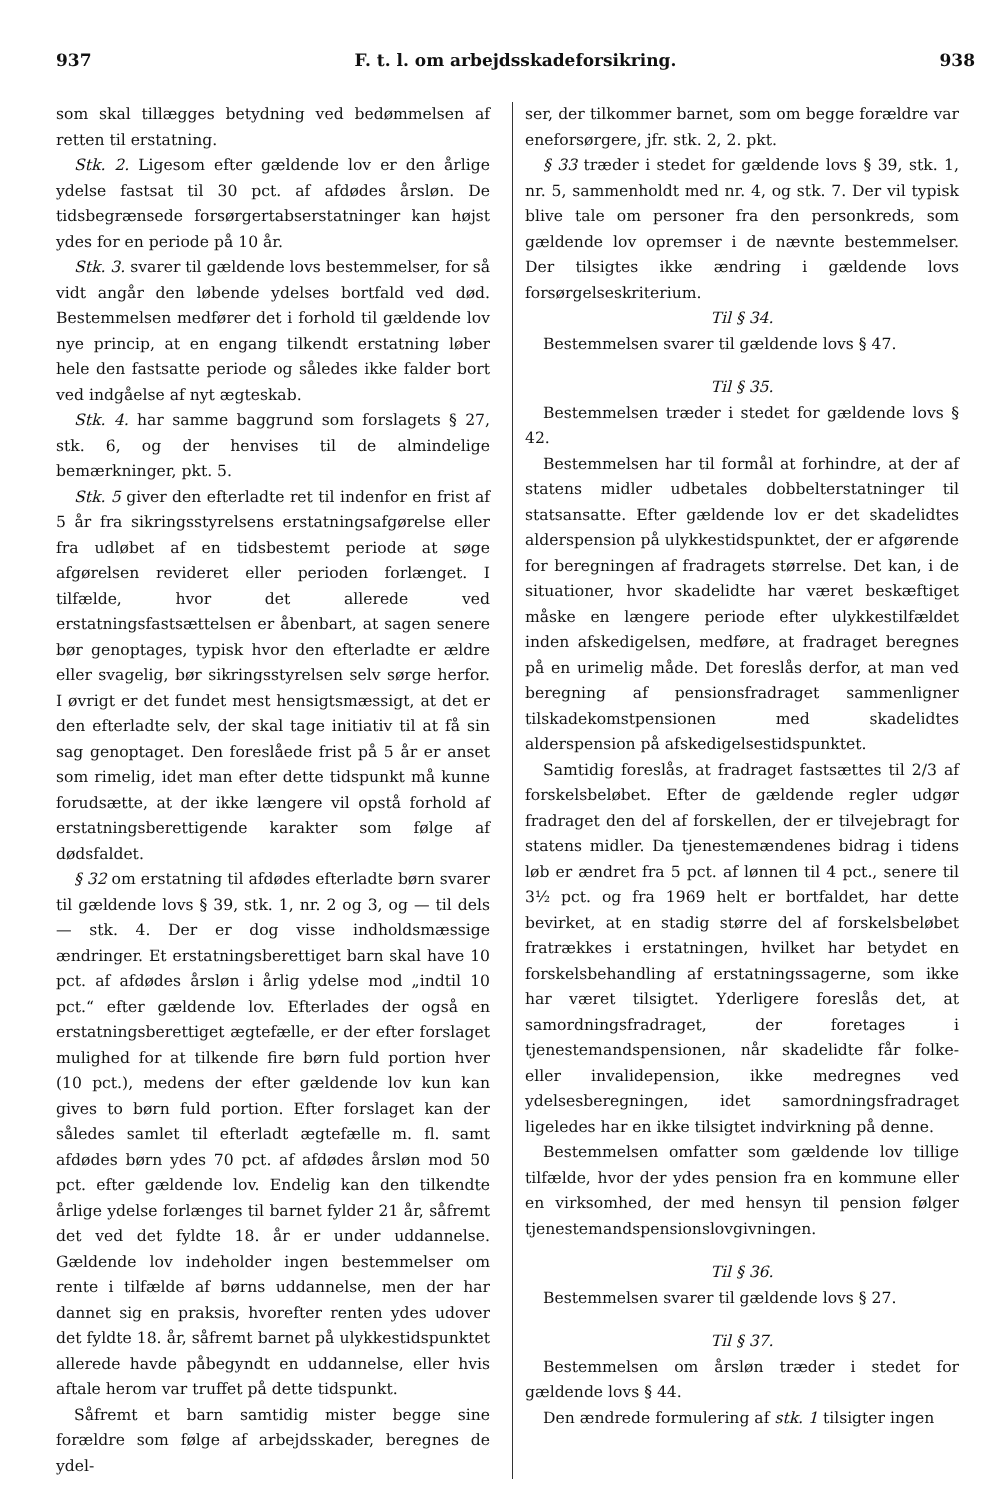937 F. t. l. om arbejdsskadeforsikring. 938
som skal tillægges betydning ved bedømmelsen af retten til erstatning.
Stk. 2. Ligesom efter gældende lov er den årlige ydelse fastsat til 30 pct. af afdødes årsløn. De tidsbegrænsede forsørgertabserstatninger kan højst ydes for en periode på 10 år.
Stk. 3. svarer til gældende lovs bestemmelser, for så vidt angår den løbende ydelses bortfald ved død. Bestemmelsen medfører det i forhold til gældende lov nye princip, at en engang tilkendt erstatning løber hele den fastsatte periode og således ikke falder bort ved indgåelse af nyt ægteskab.
Stk. 4. har samme baggrund som forslagets § 27, stk. 6, og der henvises til de almindelige bemærkninger, pkt. 5.
Stk. 5 giver den efterladte ret til indenfor en frist af 5 år fra sikringsstyrelsens erstatningsafgørelse eller fra udløbet af en tidsbestemt periode at søge afgørelsen revideret eller perioden forlænget. I tilfælde, hvor det allerede ved erstatningsfastsættelsen er åbenbart, at sagen senere bør genoptages, typisk hvor den efterladte er ældre eller svagelig, bør sikringsstyrelsen selv sørge herfor. I øvrigt er det fundet mest hensigtsmæssigt, at det er den efterladte selv, der skal tage initiativ til at få sin sag genoptaget. Den foreslåede frist på 5 år er anset som rimelig, idet man efter dette tidspunkt må kunne forudsætte, at der ikke længere vil opstå forhold af erstatningsberettigende karakter som følge af dødsfaldet.
§ 32 om erstatning til afdødes efterladte børn svarer til gældende lovs § 39, stk. 1, nr. 2 og 3, og — til dels — stk. 4. Der er dog visse indholdsmæssige ændringer. Et erstatningsberettiget barn skal have 10 pct. af afdødes årsløn i årlig ydelse mod „indtil 10 pct.“ efter gældende lov. Efterlades der også en erstatningsberettiget ægtefælle, er der efter forslaget mulighed for at tilkende fire børn fuld portion hver (10 pct.), medens der efter gældende lov kun kan gives to børn fuld portion. Efter forslaget kan der således samlet til efterladt ægtefælle m. fl. samt afdødes børn ydes 70 pct. af afdødes årsløn mod 50 pct. efter gældende lov. Endelig kan den tilkendte årlige ydelse forlænges til barnet fylder 21 år, såfremt det ved det fyldte 18. år er under uddannelse. Gældende lov indeholder ingen bestemmelser om rente i tilfælde af børns uddannelse, men der har dannet sig en praksis, hvorefter renten ydes udover det fyldte 18. år, såfremt barnet på ulykkestidspunktet allerede havde påbegyndt en uddannelse, eller hvis aftale herom var truffet på dette tidspunkt.
Såfremt et barn samtidig mister begge sine forældre som følge af arbejdsskader, beregnes de ydel-
ser, der tilkommer barnet, som om begge forældre var eneforsørgere, jfr. stk. 2, 2. pkt.
§ 33 træder i stedet for gældende lovs § 39, stk. 1, nr. 5, sammenholdt med nr. 4, og stk. 7. Der vil typisk blive tale om personer fra den personkreds, som gældende lov opremser i de nævnte bestemmelser. Der tilsigtes ikke ændring i gældende lovs forsørgelseskriterium.
Til § 34.
Bestemmelsen svarer til gældende lovs § 47.
Til § 35.
Bestemmelsen træder i stedet for gældende lovs § 42.
Bestemmelsen har til formål at forhindre, at der af statens midler udbetales dobbelterstatninger til statsansatte. Efter gældende lov er det skadelidtes alderspension på ulykkestidspunktet, der er afgørende for beregningen af fradragets størrelse. Det kan, i de situationer, hvor skadelidte har været beskæftiget måske en længere periode efter ulykkestilfældet inden afskedigelsen, medføre, at fradraget beregnes på en urimelig måde. Det foreslås derfor, at man ved beregning af pensionsfradraget sammenligner tilskadekomstpensionen med skadelidtes alderspension på afskedigelsestidspunktet.
Samtidig foreslås, at fradraget fastsættes til 2/3 af forskelsbeløbet. Efter de gældende regler udgør fradraget den del af forskellen, der er tilvejebragt for statens midler. Da tjenestemændenes bidrag i tidens løb er ændret fra 5 pct. af lønnen til 4 pct., senere til 3½ pct. og fra 1969 helt er bortfaldet, har dette bevirket, at en stadig større del af forskelsbeløbet fratrækkes i erstatningen, hvilket har betydet en forskelsbehandling af erstatningssagerne, som ikke har været tilsigtet. Yderligere foreslås det, at samordningsfradraget, der foretages i tjenestemandspensionen, når skadelidte får folke- eller invalidepension, ikke medregnes ved ydelsesberegningen, idet samordningsfradraget ligeledes har en ikke tilsigtet indvirkning på denne.
Bestemmelsen omfatter som gældende lov tillige tilfælde, hvor der ydes pension fra en kommune eller en virksomhed, der med hensyn til pension følger tjenestemandspensionslovgivningen.
Til § 36.
Bestemmelsen svarer til gældende lovs § 27.
Til § 37.
Bestemmelsen om årsløn træder i stedet for gældende lovs § 44.
Den ændrede formulering af stk. 1 tilsigter ingen